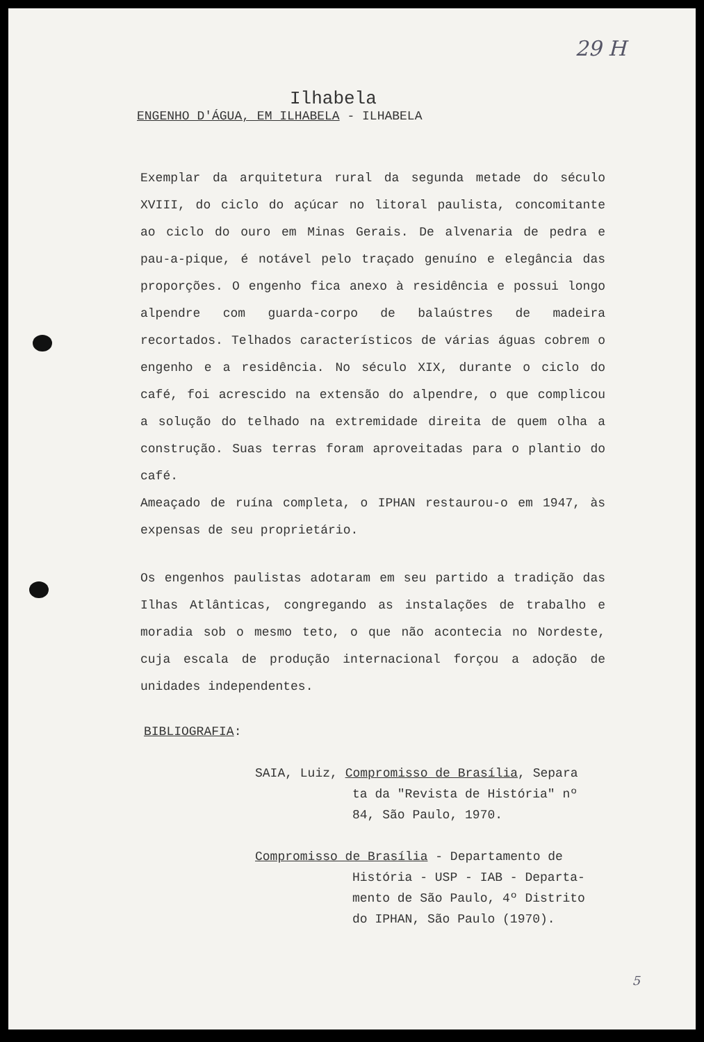29 H
Ilhabela
ENGENHO D'ÁGUA, EM ILHABELA - ILHABELA
Exemplar da arquitetura rural da segunda metade do século XVIII, do ciclo do açúcar no litoral paulista, concomitante ao ciclo do ouro em Minas Gerais. De alvenaria de pedra e pau-a-pique, é notável pelo traçado genuíno e elegância das proporções. O engenho fica anexo à residência e possui longo alpendre com guarda-corpo de balaústres de madeira recortados. Telhados característicos de várias águas cobrem o engenho e a residência. No século XIX, durante o ciclo do café, foi acrescido na extensão do alpendre, o que complicou a solução do telhado na extremidade direita de quem olha a construção. Suas terras foram aproveitadas para o plantio do café.
Ameaçado de ruína completa, o IPHAN restaurou-o em 1947, às expensas de seu proprietário.
Os engenhos paulistas adotaram em seu partido a tradição das Ilhas Atlânticas, congregando as instalações de trabalho e moradia sob o mesmo teto, o que não acontecia no Nordeste, cuja escala de produção internacional forçou a adoção de unidades independentes.
BIBLIOGRAFIA:
SAIA, Luiz, Compromisso de Brasília, Separa
ta da "Revista de História" nº
84, São Paulo, 1970.
Compromisso de Brasília - Departamento de
História - USP - IAB - Departa-
mento de São Paulo, 4º Distrito
do IPHAN, São Paulo (1970).
5